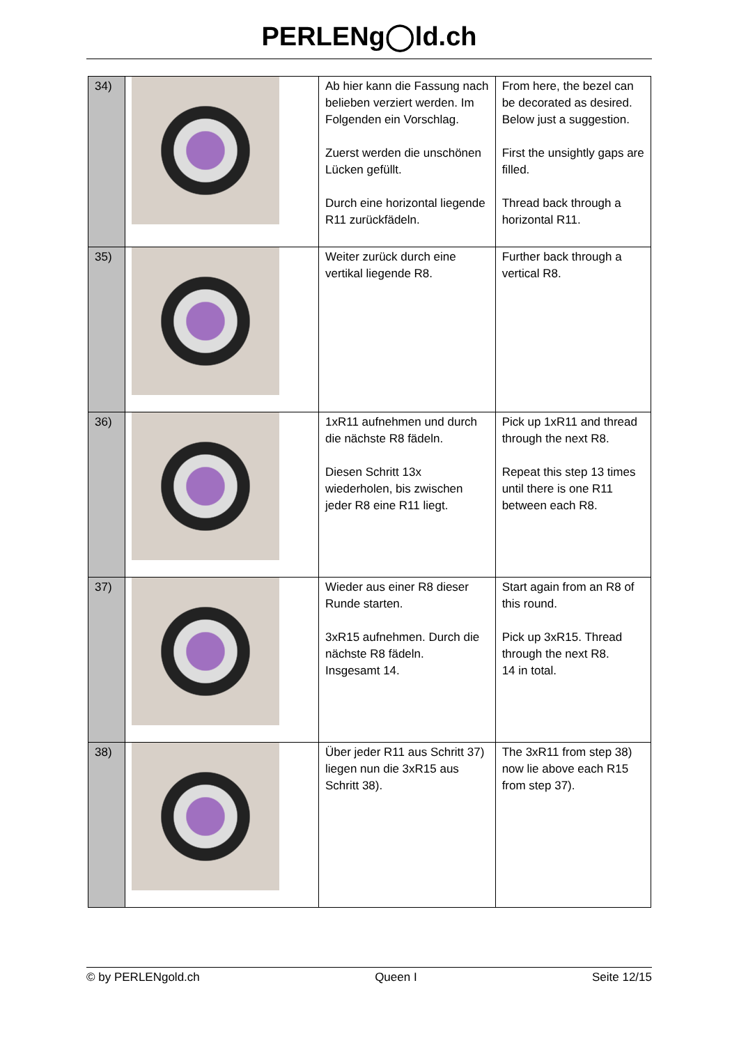PERLENg◯ld.ch
| 34) | | Ab hier kann die Fassung nach belieben verziert werden. Im Folgenden ein Vorschlag. Zuerst werden die unschönen Lücken gefüllt. Durch eine horizontal liegende R11 zurückfädeln. | From here, the bezel can be decorated as desired. Below just a suggestion. First the unsightly gaps are filled. Thread back through a horizontal R11. |
| 35) | | Weiter zurück durch eine vertikal liegende R8. | Further back through a vertical R8. |
| 36) | | 1xR11 aufnehmen und durch die nächste R8 fädeln. Diesen Schritt 13x wiederholen, bis zwischen jeder R8 eine R11 liegt. | Pick up 1xR11 and thread through the next R8. Repeat this step 13 times until there is one R11 between each R8. |
| 37) | | Wieder aus einer R8 dieser Runde starten. 3xR15 aufnehmen. Durch die nächste R8 fädeln. Insgesamt 14. | Start again from an R8 of this round. Pick up 3xR15. Thread through the next R8. 14 in total. |
| 38) | | Über jeder R11 aus Schritt 37) liegen nun die 3xR15 aus Schritt 38). | The 3xR11 from step 38) now lie above each R15 from step 37). |
© by PERLENgold.ch Queen I Seite 12/15